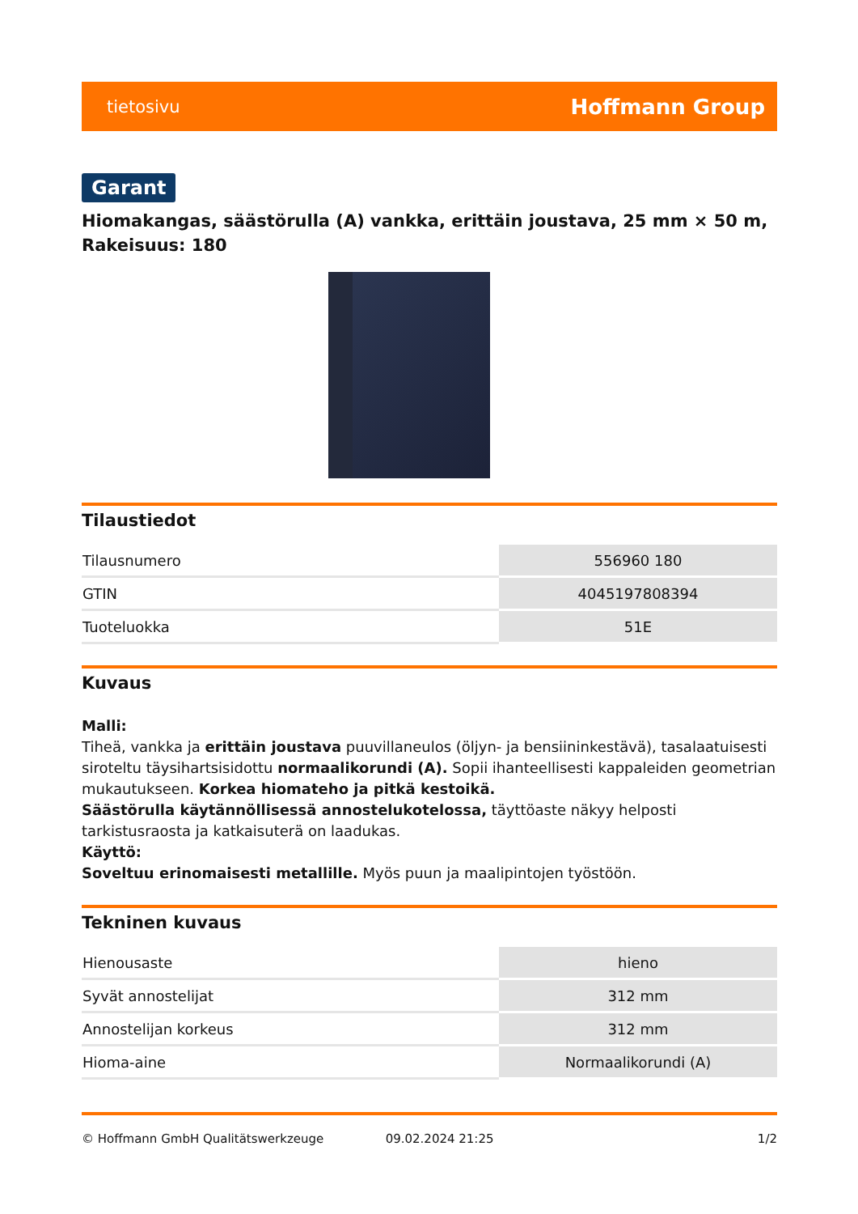tietosivu Hoffmann Group
Garant
Hiomakangas, säästörulla (A) vankka, erittäin joustava, 25 mm × 50 m, Rakeisuus: 180
Tilaustiedot
| Tilausnumero | 556960 180 |
| GTIN | 4045197808394 |
| Tuoteluokka | 51E |
Kuvaus
Malli:
Tiheä, vankka ja erittäin joustava puuvillaneulos (öljyn- ja bensiininkestävä), tasalaatuisesti siroteltu täysihartsisidottu normaalikorundi (A). Sopii ihanteellisesti kappaleiden geometrian mukautukseen. Korkea hiomateho ja pitkä kestoikä.
Säästörulla käytännöllisessä annostelukotelossa, täyttöaste näkyy helposti tarkistusraosta ja katkaisuterä on laadukas.
Käyttö:
Soveltuu erinomaisesti metallille. Myös puun ja maalipintojen työstöön.
Tekninen kuvaus
| Hienousaste | hieno |
| Syvät annostelijat | 312 mm |
| Annostelijan korkeus | 312 mm |
| Hioma-aine | Normaalikorundi (A) |
© Hoffmann GmbH Qualitätswerkzeuge 09.02.2024 21:25 1/2